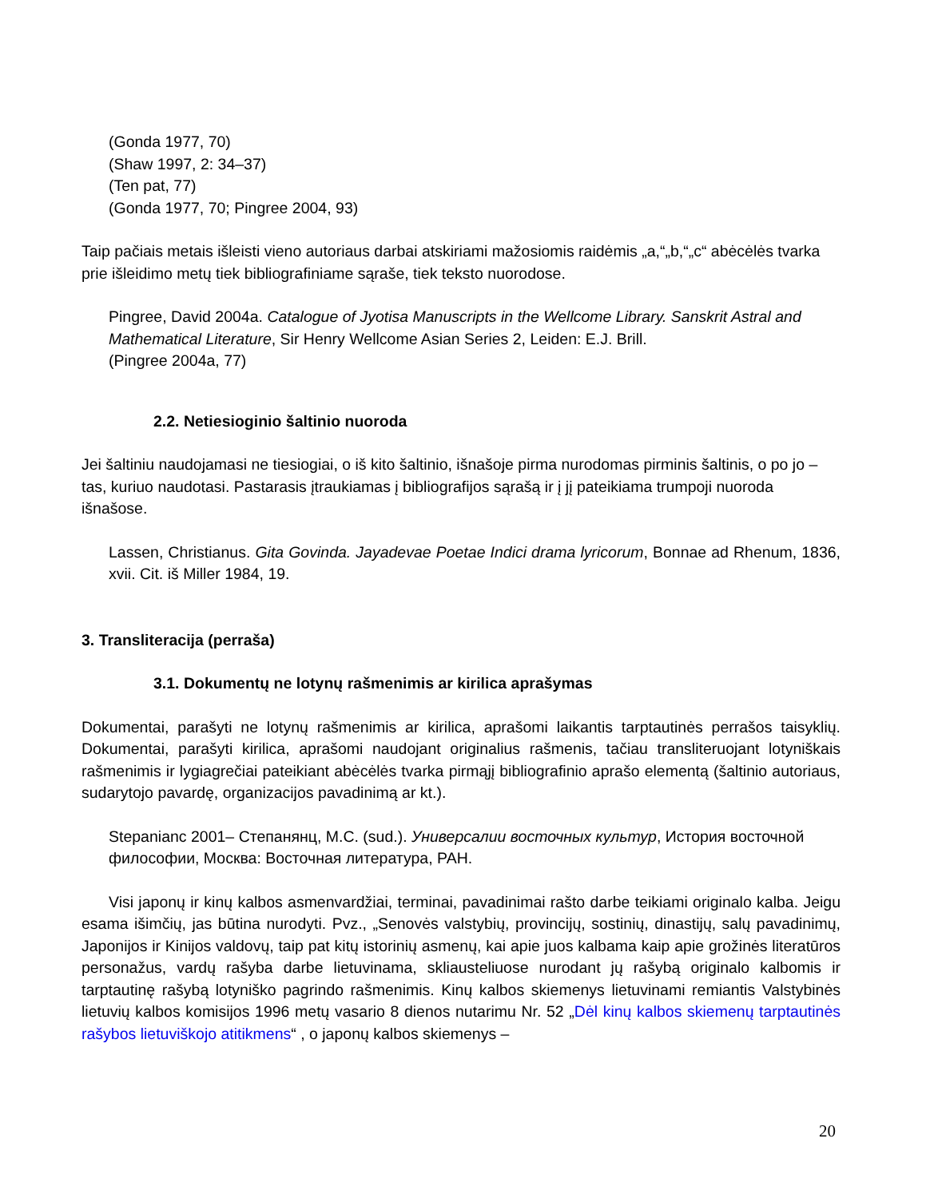(Gonda 1977, 70)
(Shaw 1997, 2: 34–37)
(Ten pat, 77)
(Gonda 1977, 70; Pingree 2004, 93)
Taip pačiais metais išleisti vieno autoriaus darbai atskiriami mažosiomis raidėmis „a,“„b,“„c“ abėcėlės tvarka prie išleidimo metų tiek bibliografiniame sąraše, tiek teksto nuorodose.
Pingree, David 2004a. Catalogue of Jyotisa Manuscripts in the Wellcome Library. Sanskrit Astral and Mathematical Literature, Sir Henry Wellcome Asian Series 2, Leiden: E.J. Brill.
(Pingree 2004a, 77)
2.2. Netiesioginio šaltinio nuoroda
Jei šaltiniu naudojamasi ne tiesiogiai, o iš kito šaltinio, išnašoje pirma nurodomas pirminis šaltinis, o po jo – tas, kuriuo naudotasi. Pastarasis įtraukiamas į bibliografijos sąrašą ir į jį pateikiama trumpoji nuoroda išnašose.
Lassen, Christianus. Gita Govinda. Jayadevae Poetae Indici drama lyricorum, Bonnae ad Rhenum, 1836, xvii. Cit. iš Miller 1984, 19.
3. Transliteracija (perraša)
3.1. Dokumentų ne lotynų rašmenimis ar kirilica aprašymas
Dokumentai, parašyti ne lotynų rašmenimis ar kirilica, aprašomi laikantis tarptautinės perrašos taisyklių. Dokumentai, parašyti kirilica, aprašomi naudojant originalius rašmenis, tačiau transliteruojant lotyniškais rašmenimis ir lygiagrečiai pateikiant abėcėlės tvarka pirmąjį bibliografinio aprašo elementą (šaltinio autoriaus, sudarytojo pavardę, organizacijos pavadinimą ar kt.).
Stepanianc 2001– Степанянц, М.С. (sud.). Универсалии восточных культур, История восточной философии, Москва: Восточная литература, РАН.
Visi japonų ir kinų kalbos asmenvardžiai, terminai, pavadinimai rašto darbe teikiami originalo kalba. Jeigu esama išimčių, jas būtina nurodyti. Pvz., „Senovės valstybių, provincijų, sostinių, dinastijų, salų pavadinimų, Japonijos ir Kinijos valdovų, taip pat kitų istorinių asmenų, kai apie juos kalbama kaip apie grožinės literatūros personažus, vardų rašyba darbe lietuvinama, skliausteliuose nurodant jų rašybą originalo kalbomis ir tarptautinę rašybą lotyniško pagrindo rašmenimis. Kinų kalbos skiemenys lietuvinami remiantis Valstybinės lietuvių kalbos komisijos 1996 metų vasario 8 dienos nutarimu Nr. 52 „Dėl kinų kalbos skiemenų tarptautinės rašybos lietuviškojo atitikmens“ , o japonų kalbos skiemenys –
20